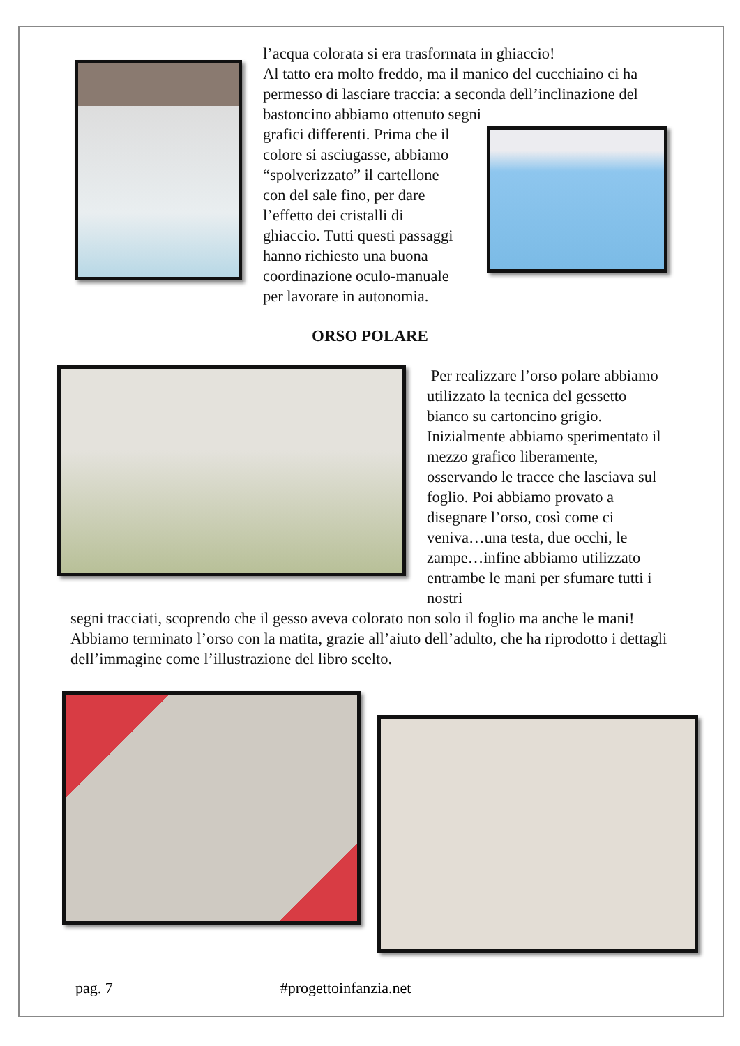l’acqua colorata si era trasformata in ghiaccio!
Al tatto era molto freddo, ma il manico del cucchiaino ci ha permesso di lasciare traccia: a seconda dell’inclinazione del bastoncino abbiamo ottenuto segni
grafici differenti. Prima che il colore si asciugasse, abbiamo “spolverizzato” il cartellone con del sale fino, per dare l’effetto dei cristalli di ghiaccio. Tutti questi passaggi hanno richiesto una buona coordinazione oculo-manuale per lavorare in autonomia.
ORSO POLARE
Per realizzare l’orso polare abbiamo utilizzato la tecnica del gessetto bianco su cartoncino grigio. Inizialmente abbiamo sperimentato il mezzo grafico liberamente, osservando le tracce che lasciava sul foglio. Poi abbiamo provato a disegnare l’orso, così come ci veniva…una testa, due occhi, le zampe…infine abbiamo utilizzato entrambe le mani per sfumare tutti i nostri
segni tracciati, scoprendo che il gesso aveva colorato non solo il foglio ma anche le mani! Abbiamo terminato l’orso con la matita, grazie all’aiuto dell’adulto, che ha riprodotto i dettagli dell’immagine come l’illustrazione del libro scelto.
pag. 7 #progettoinfanzia.net